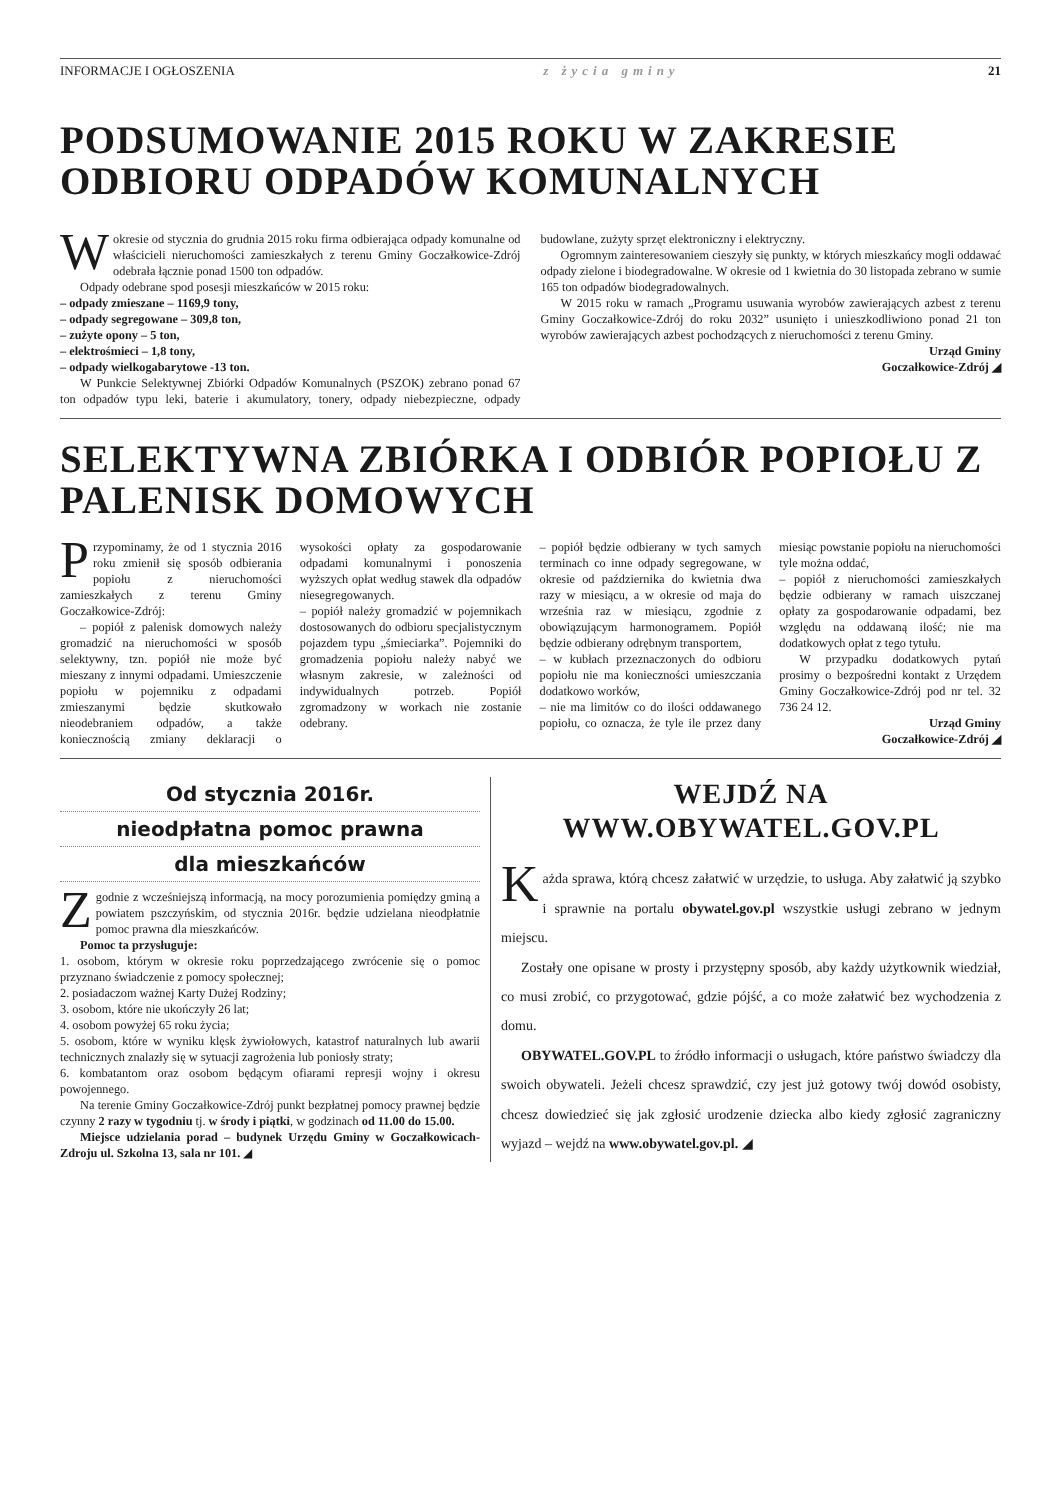INFORMACJE I OGŁOSZENIA z życia gminy 21
PODSUMOWANIE 2015 ROKU W ZAKRESIE ODBIORU ODPADÓW KOMUNALNYCH
Wokresie od stycznia do grudnia 2015 roku firma odbierająca odpady komunalne od właścicieli nieruchomości zamieszkałych z terenu Gminy Goczałkowice-Zdrój odebrała łącznie ponad 1500 ton odpadów.
Odpady odebrane spod posesji mieszkańców w 2015 roku:
– odpady zmieszane – 1169,9 tony,
– odpady segregowane – 309,8 ton,
– zużyte opony – 5 ton,
– elektrośmieci – 1,8 tony,
– odpady wielkogabarytowe -13 ton.
W Punkcie Selektywnej Zbiórki Odpadów Komunalnych (PSZOK) zebrano ponad 67 ton odpadów typu leki, baterie i akumulatory, tonery, odpady niebezpieczne, odpady budowlane, zużyty sprzęt elektroniczny i elektryczny.
Ogromnym zainteresowaniem cieszyły się punkty, w których mieszkańcy mogli oddawać odpady zielone i biodegradowalne. W okresie od 1 kwietnia do 30 listopada zebrano w sumie 165 ton odpadów biodegradowalnych.
W 2015 roku w ramach „Programu usuwania wyrobów zawierających azbest z terenu Gminy Goczałkowice-Zdrój do roku 2032” usunięto i unieszkodliwiono ponad 21 ton wyrobów zawierających azbest pochodzących z nieruchomości z terenu Gminy.
Urząd Gminy
Goczałkowice-Zdrój ◢
SELEKTYWNA ZBIÓRKA I ODBIÓR POPIOŁU Z PALENISK DOMOWYCH
Przypominamy, że od 1 stycznia 2016 roku zmienił się sposób odbierania popiołu z nieruchomości zamieszkałych z terenu Gminy Goczałkowice-Zdrój:
– popiół z palenisk domowych należy gromadzić na nieruchomości w sposób selektywny, tzn. popiół nie może być mieszany z innymi odpadami. Umieszczenie popiołu w pojemniku z odpadami zmieszanymi będzie skutkowało nieodebraniem odpadów, a także koniecznością zmiany deklaracji o wysokości opłaty za gospodarowanie odpadami komunalnymi i ponoszenia wyższych opłat według stawek dla odpadów niesegregowanych.
– popiół należy gromadzić w pojemnikach dostosowanych do odbioru specjalistycznym pojazdem typu „śmieciarka”. Pojemniki do gromadzenia popiołu należy nabyć we własnym zakresie, w zależności od indywidualnych potrzeb. Popiół zgromadzony w workach nie zostanie odebrany.
– popiół będzie odbierany w tych samych terminach co inne odpady segregowane, w okresie od października do kwietnia dwa razy w miesiącu, a w okresie od maja do września raz w miesiącu, zgodnie z obowiązującym harmonogramem. Popiół będzie odbierany odrębnym transportem,
– w kubłach przeznaczonych do odbioru popiołu nie ma konieczności umieszczania dodatkowo worków,
– nie ma limitów co do ilości oddawanego popiołu, co oznacza, że tyle ile przez dany miesiąc powstanie popiołu na nieruchomości tyle można oddać,
– popiół z nieruchomości zamieszkałych będzie odbierany w ramach uiszczanej opłaty za gospodarowanie odpadami, bez względu na oddawaną ilość; nie ma dodatkowych opłat z tego tytułu.
W przypadku dodatkowych pytań prosimy o bezpośredni kontakt z Urzędem Gminy Goczałkowice-Zdrój pod nr tel. 32 736 24 12.
Urząd Gminy
Goczałkowice-Zdrój ◢
Od stycznia 2016r.
nieodpłatna pomoc prawna
dla mieszkańców
Zgodnie z wcześniejszą informacją, na mocy porozumienia pomiędzy gminą a powiatem pszczyńskim, od stycznia 2016r. będzie udzielana nieodpłatnie pomoc prawna dla mieszkańców.
Pomoc ta przysługuje:
1. osobom, którym w okresie roku poprzedzającego zwrócenie się o pomoc przyznano świadczenie z pomocy społecznej;
2. posiadaczom ważnej Karty Dużej Rodziny;
3. osobom, które nie ukończyły 26 lat;
4. osobom powyżej 65 roku życia;
5. osobom, które w wyniku klęsk żywiołowych, katastrof naturalnych lub awarii technicznych znalazły się w sytuacji zagrożenia lub poniosły straty;
6. kombatantom oraz osobom będącym ofiarami represji wojny i okresu powojennego.
Na terenie Gminy Goczałkowice-Zdrój punkt bezpłatnej pomocy prawnej będzie czynny 2 razy w tygodniu tj. w środy i piątki, w godzinach od 11.00 do 15.00.
Miejsce udzielania porad – budynek Urzędu Gminy w Goczałkowicach-Zdroju ul. Szkolna 13, sala nr 101. ◢
WEJDŹ NA
WWW.OBYWATEL.GOV.PL
Każda sprawa, którą chcesz załatwić w urzędzie, to usługa. Aby załatwić ją szybko i sprawnie na portalu obywatel.gov.pl wszystkie usługi zebrano w jednym miejscu.
Zostały one opisane w prosty i przystępny sposób, aby każdy użytkownik wiedział, co musi zrobić, co przygotować, gdzie pójść, a co może załatwić bez wychodzenia z domu.
OBYWATEL.GOV.PL to źródło informacji o usługach, które państwo świadczy dla swoich obywateli. Jeżeli chcesz sprawdzić, czy jest już gotowy twój dowód osobisty, chcesz dowiedzieć się jak zgłosić urodzenie dziecka albo kiedy zgłosić zagraniczny wyjazd – wejdź na www.obywatel.gov.pl. ◢